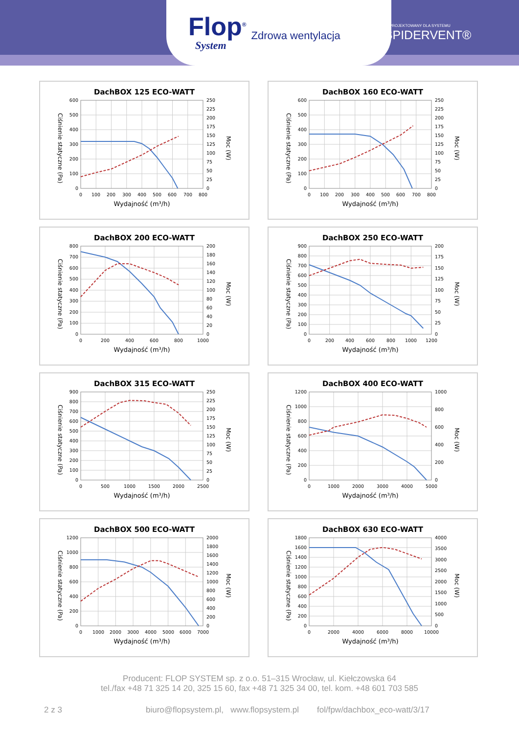Flop<sup>®</sup>
System
Zdrowa wentylacja
ZAPROJEKTOWANY DLA SYSTEMU
SPIDERVENT®
DachBOX 125 ECO-WATT
Ciśnienie statyczne (Pa)
0
100
200
300
400
500
600
0
25
50
75
100
125
150
175
200
225
250
0
100
200
300
400
500
600
700
800
Moc (W)
Wydajność (m³/h)
DachBOX 160 ECO-WATT
Ciśnienie statyczne (Pa)
0
100
200
300
400
500
600
0
25
50
75
100
125
150
175
200
225
250
0
100
200
300
400
500
600
700
800
Moc (W)
Wydajność (m³/h)
DachBOX 200 ECO-WATT
Ciśnienie statyczne (Pa)
0
100
200
300
400
500
600
700
800
0
20
40
60
80
100
120
140
160
180
200
0
200
400
600
800
1000
Moc (W)
Wydajność (m³/h)
DachBOX 250 ECO-WATT
Ciśnienie statyczne (Pa)
0
100
200
300
400
500
600
700
800
900
0
25
50
75
100
125
150
175
200
0
200
400
600
800
1000
1200
Moc (W)
Wydajność (m³/h)
DachBOX 315 ECO-WATT
Ciśnienie statyczne (Pa)
0
100
200
300
400
500
600
700
800
900
0
25
50
75
100
125
150
175
200
225
250
0
500
1000
1500
2000
2500
Moc (W)
Wydajność (m³/h)
DachBOX 400 ECO-WATT
Ciśnienie statyczne (Pa)
0
200
400
600
800
1000
1200
0
200
400
600
800
1000
0
1000
2000
3000
4000
5000
Moc (W)
Wydajność (m³/h)
DachBOX 500 ECO-WATT
Ciśnienie statyczne (Pa)
0
200
400
600
800
1000
1200
0
200
400
600
800
1000
1200
1400
1600
1800
2000
0
1000
2000
3000
4000
5000
6000
7000
Moc (W)
Wydajność (m³/h)
DachBOX 630 ECO-WATT
Ciśnienie statyczne (Pa)
0
200
400
600
800
1000
1200
1400
1600
1800
0
500
1000
1500
2000
2500
3000
3500
4000
0
2000
4000
6000
8000
10000
Moc (W)
Wydajność (m³/h)
Producent: FLOP SYSTEM sp. z o.o. 51–315 Wrocław, ul. Kiełczowska 64
tel./fax +48 71 325 14 20, 325 15 60, fax +48 71 325 34 00, tel. kom. +48 601 703 585
2 z 3 biuro@flopsystem.pl, www.flopsystem.pl fol/fpw/dachbox_eco-watt/3/17